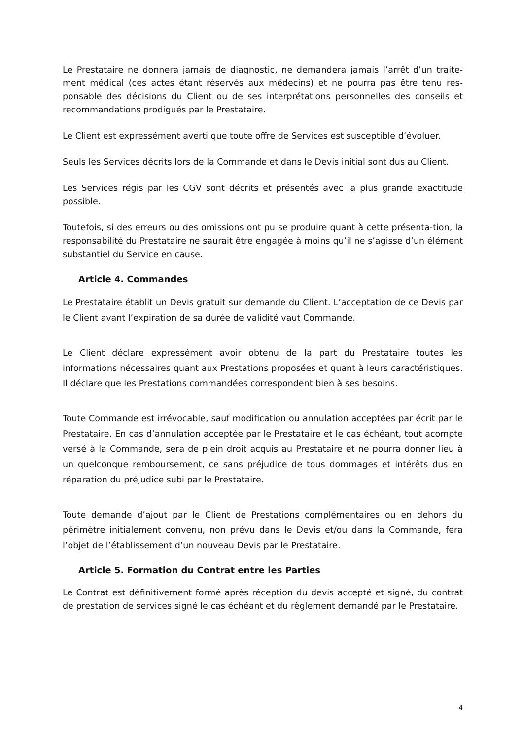Le Prestataire ne donnera jamais de diagnostic, ne demandera jamais l’arrêt d’un traite-ment médical (ces actes étant réservés aux médecins) et ne pourra pas être tenu res-ponsable des décisions du Client ou de ses interprétations personnelles des conseils et recommandations prodigués par le Prestataire.
Le Client est expressément averti que toute offre de Services est susceptible d’évoluer.
Seuls les Services décrits lors de la Commande et dans le Devis initial sont dus au Client.
Les Services régis par les CGV sont décrits et présentés avec la plus grande exactitude possible.
Toutefois, si des erreurs ou des omissions ont pu se produire quant à cette présenta-tion, la responsabilité du Prestataire ne saurait être engagée à moins qu’il ne s’agisse d’un élément substantiel du Service en cause.
Article 4. Commandes
Le Prestataire établit un Devis gratuit sur demande du Client. L’acceptation de ce Devis par le Client avant l’expiration de sa durée de validité vaut Commande.
Le Client déclare expressément avoir obtenu de la part du Prestataire toutes les informations nécessaires quant aux Prestations proposées et quant à leurs caractéristiques. Il déclare que les Prestations commandées correspondent bien à ses besoins.
Toute Commande est irrévocable, sauf modification ou annulation acceptées par écrit par le Prestataire. En cas d’annulation acceptée par le Prestataire et le cas échéant, tout acompte versé à la Commande, sera de plein droit acquis au Prestataire et ne pourra donner lieu à un quelconque remboursement, ce sans préjudice de tous dommages et intérêts dus en réparation du préjudice subi par le Prestataire.
Toute demande d’ajout par le Client de Prestations complémentaires ou en dehors du périmètre initialement convenu, non prévu dans le Devis et/ou dans la Commande, fera l’objet de l’établissement d’un nouveau Devis par le Prestataire.
Article 5. Formation du Contrat entre les Parties
Le Contrat est définitivement formé après réception du devis accepté et signé, du contrat de prestation de services signé le cas échéant et du règlement demandé par le Prestataire.
4